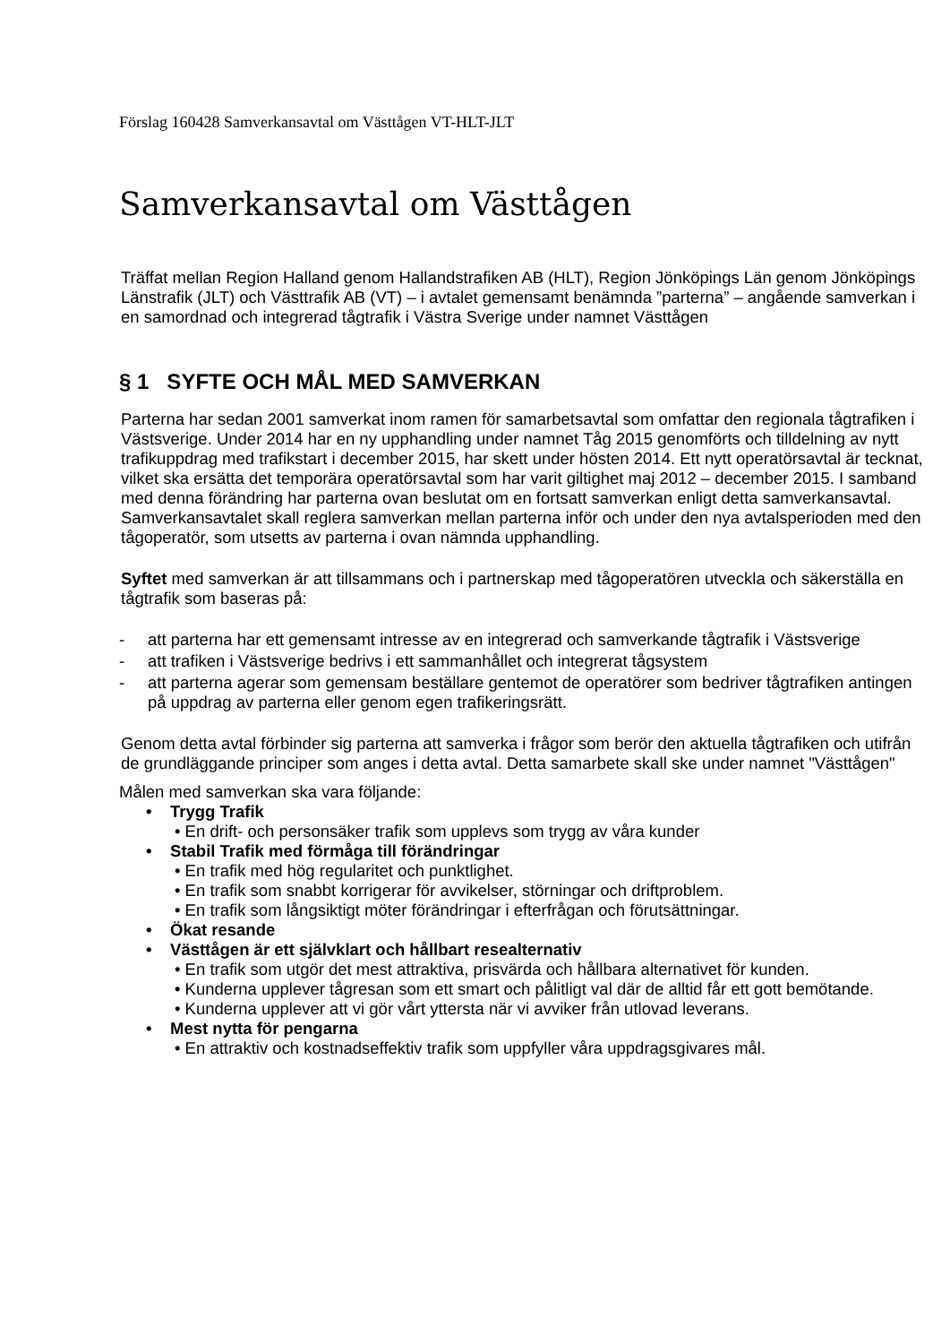Förslag 160428 Samverkansavtal om Västtågen VT-HLT-JLT
Samverkansavtal om Västtågen
Träffat mellan Region Halland genom Hallandstrafiken AB (HLT), Region Jönköpings Län genom Jönköpings Länstrafik (JLT) och Västtrafik AB (VT) – i avtalet gemensamt benämnda ”parterna” – angående samverkan i en samordnad och integrerad tågtrafik i Västra Sverige under namnet Västtågen
§ 1 SYFTE OCH MÅL MED SAMVERKAN
Parterna har sedan 2001 samverkat inom ramen för samarbetsavtal som omfattar den regionala tågtrafiken i Västsverige. Under 2014 har en ny upphandling under namnet Tåg 2015 genomförts och tilldelning av nytt trafikuppdrag med trafikstart i december 2015, har skett under hösten 2014. Ett nytt operatörsavtal är tecknat, vilket ska ersätta det temporära operatörsavtal som har varit giltighet maj 2012 – december 2015. I samband med denna förändring har parterna ovan beslutat om en fortsatt samverkan enligt detta samverkansavtal. Samverkansavtalet skall reglera samverkan mellan parterna inför och under den nya avtalsperioden med den tågoperatör, som utsetts av parterna i ovan nämnda upphandling.
Syftet med samverkan är att tillsammans och i partnerskap med tågoperatören utveckla och säkerställa en tågtrafik som baseras på:
- att parterna har ett gemensamt intresse av en integrerad och samverkande tågtrafik i Västsverige
- att trafiken i Västsverige bedrivs i ett sammanhållet och integrerat tågsystem
- att parterna agerar som gemensam beställare gentemot de operatörer som bedriver tågtrafiken antingen på uppdrag av parterna eller genom egen trafikeringsrätt.
Genom detta avtal förbinder sig parterna att samverka i frågor som berör den aktuella tågtrafiken och utifrån de grundläggande principer som anges i detta avtal. Detta samarbete skall ske under namnet "Västtågen"
Målen med samverkan ska vara följande:
• Trygg Trafik
• En drift- och personsäker trafik som upplevs som trygg av våra kunder
• Stabil Trafik med förmåga till förändringar
• En trafik med hög regularitet och punktlighet.
• En trafik som snabbt korrigerar för avvikelser, störningar och driftproblem.
• En trafik som långsiktigt möter förändringar i efterfrågan och förutsättningar.
• Ökat resande
• Västtågen är ett självklart och hållbart resealternativ
• En trafik som utgör det mest attraktiva, prisvärda och hållbara alternativet för kunden.
• Kunderna upplever tågresan som ett smart och pålitligt val där de alltid får ett gott bemötande.
• Kunderna upplever att vi gör vårt yttersta när vi avviker från utlovad leverans.
• Mest nytta för pengarna
• En attraktiv och kostnadseffektiv trafik som uppfyller våra uppdragsgivares mål.